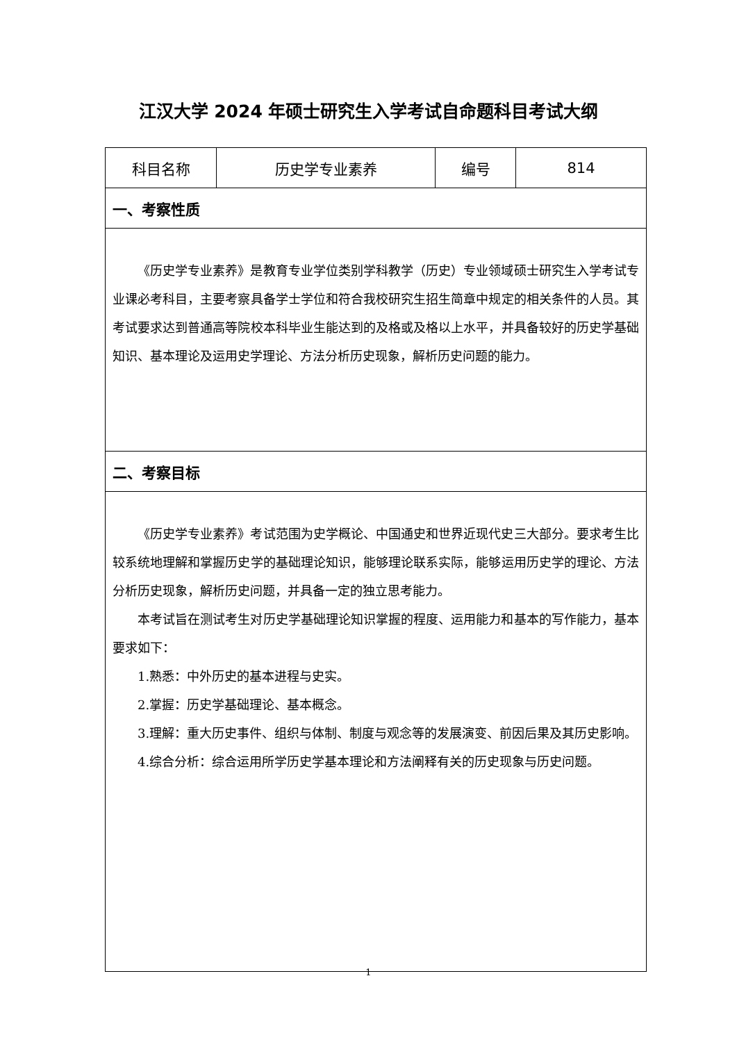江汉大学 2024 年硕士研究生入学考试自命题科目考试大纲
| 科目名称 | 历史学专业素养 | 编号 | 814 |
| 一、考察性质 | | | |
| 《历史学专业素养》是教育专业学位类别学科教学（历史）专业领域硕士研究生入学考试专业课必考科目，主要考察具备学士学位和符合我校研究生招生简章中规定的相关条件的人员。其考试要求达到普通高等院校本科毕业生能达到的及格或及格以上水平，并具备较好的历史学基础知识、基本理论及运用史学理论、方法分析历史现象，解析历史问题的能力。 | | | |
| 二、考察目标 | | | |
| 《历史学专业素养》考试范围为史学概论、中国通史和世界近现代史三大部分。要求考生比较系统地理解和掌握历史学的基础理论知识，能够理论联系实际，能够运用历史学的理论、方法分析历史现象，解析历史问题，并具备一定的独立思考能力。 本考试旨在测试考生对历史学基础理论知识掌握的程度、运用能力和基本的写作能力，基本要求如下： 1.熟悉：中外历史的基本进程与史实。 2.掌握：历史学基础理论、基本概念。 3.理解：重大历史事件、组织与体制、制度与观念等的发展演变、前因后果及其历史影响。 4.综合分析：综合运用所学历史学基本理论和方法阐释有关的历史现象与历史问题。 | | | |
1